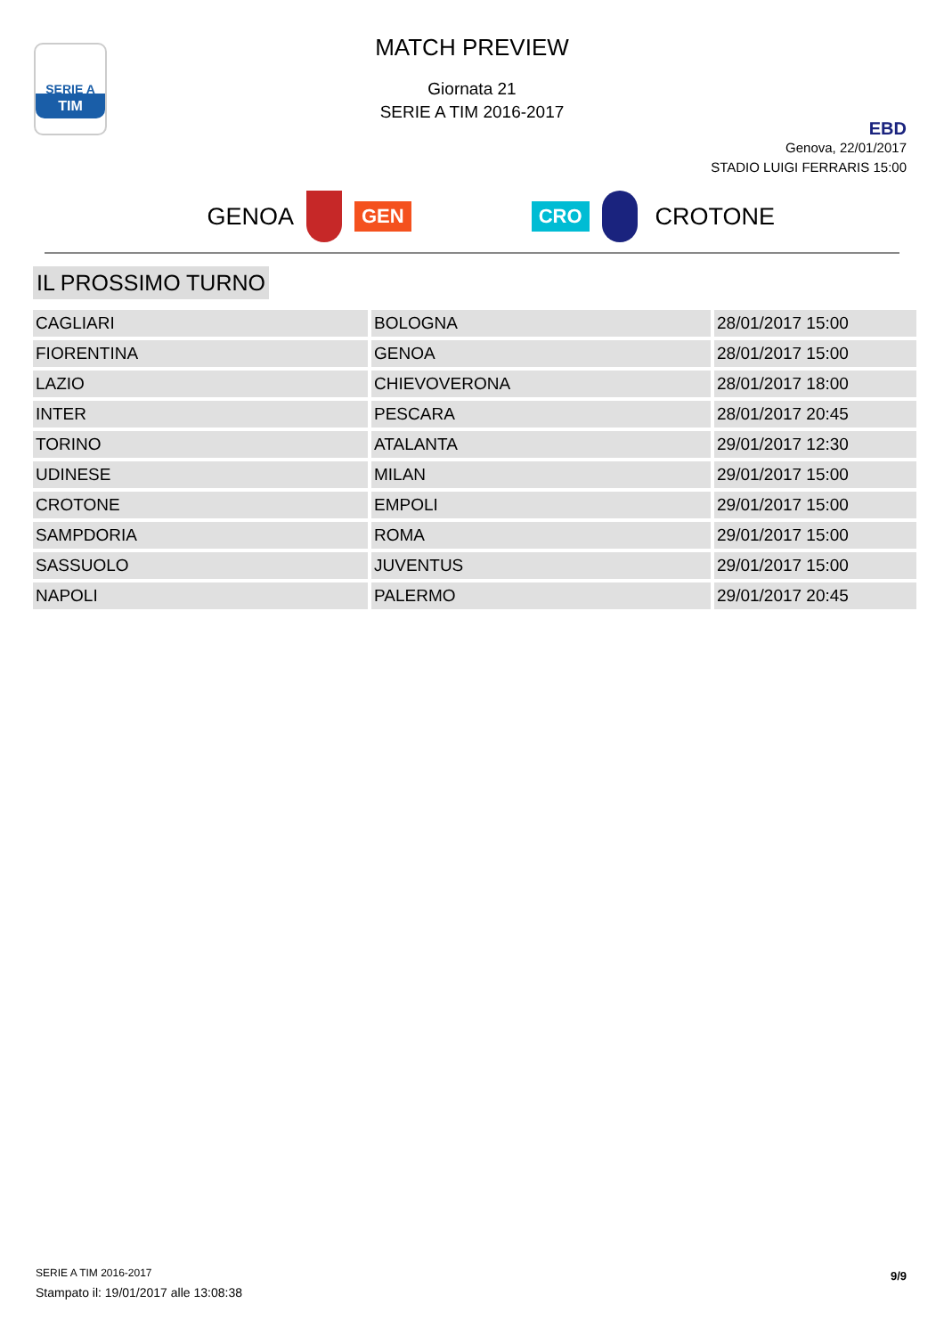SERIE A
TIM
MATCH PREVIEW
Giornata 21
SERIE A TIM 2016-2017
EBD
Genova, 22/01/2017
STADIO LUIGI FERRARIS 15:00
GENOA
GEN CRO
CROTONE
IL PROSSIMO TURNO
| CAGLIARI | BOLOGNA | 28/01/2017 15:00 |
| FIORENTINA | GENOA | 28/01/2017 15:00 |
| LAZIO | CHIEVOVERONA | 28/01/2017 18:00 |
| INTER | PESCARA | 28/01/2017 20:45 |
| TORINO | ATALANTA | 29/01/2017 12:30 |
| UDINESE | MILAN | 29/01/2017 15:00 |
| CROTONE | EMPOLI | 29/01/2017 15:00 |
| SAMPDORIA | ROMA | 29/01/2017 15:00 |
| SASSUOLO | JUVENTUS | 29/01/2017 15:00 |
| NAPOLI | PALERMO | 29/01/2017 20:45 |
SERIE A TIM 2016-2017
Stampato il: 19/01/2017 alle 13:08:38
9/9